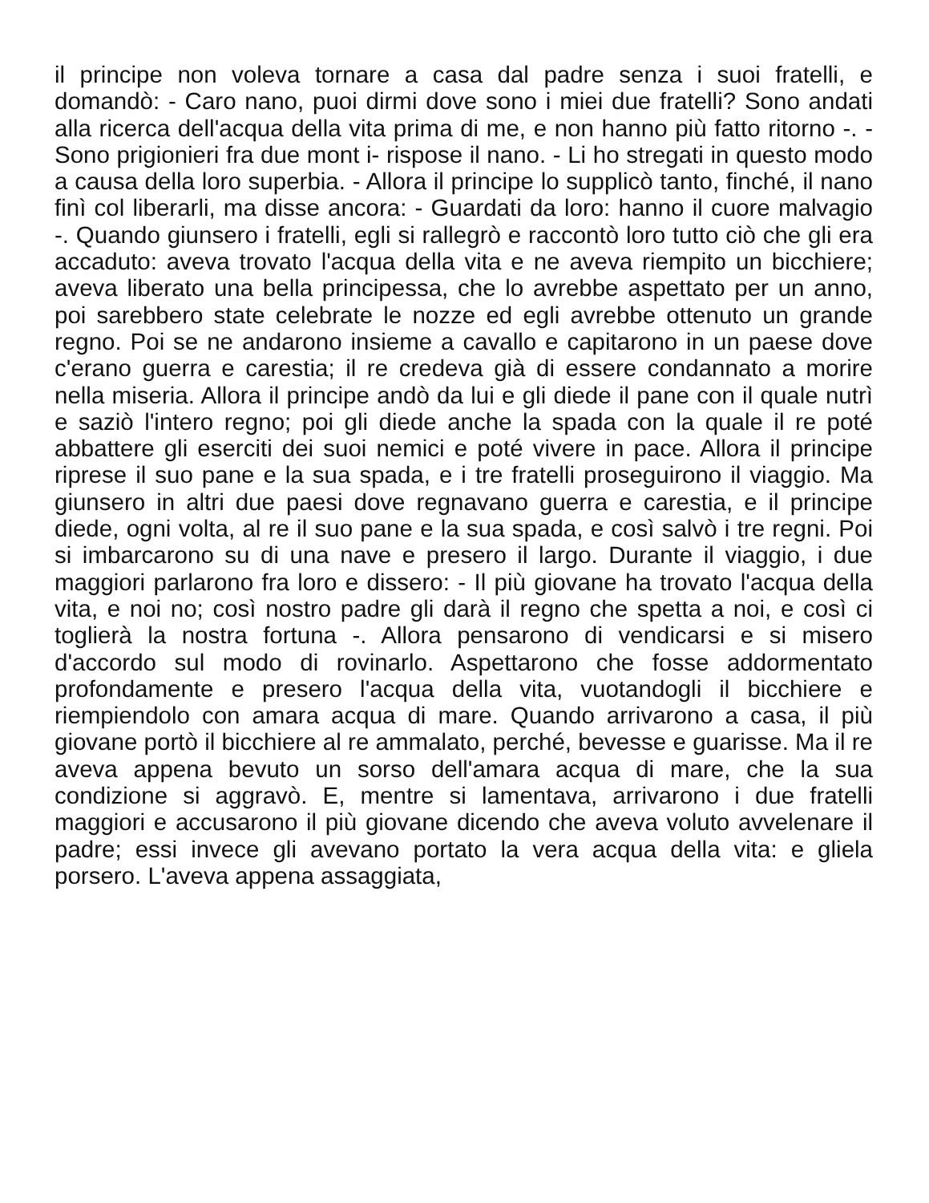il principe non voleva tornare a casa dal padre senza i suoi fratelli, e domandò: - Caro nano, puoi dirmi dove sono i miei due fratelli? Sono andati alla ricerca dell'acqua della vita prima di me, e non hanno più fatto ritorno -. - Sono prigionieri fra due mont i- rispose il nano. - Li ho stregati in questo modo a causa della loro superbia. - Allora il principe lo supplicò tanto, finché, il nano finì col liberarli, ma disse ancora: - Guardati da loro: hanno il cuore malvagio -. Quando giunsero i fratelli, egli si rallegrò e raccontò loro tutto ciò che gli era accaduto: aveva trovato l'acqua della vita e ne aveva riempito un bicchiere; aveva liberato una bella principessa, che lo avrebbe aspettato per un anno, poi sarebbero state celebrate le nozze ed egli avrebbe ottenuto un grande regno. Poi se ne andarono insieme a cavallo e capitarono in un paese dove c'erano guerra e carestia; il re credeva già di essere condannato a morire nella miseria. Allora il principe andò da lui e gli diede il pane con il quale nutrì e saziò l'intero regno; poi gli diede anche la spada con la quale il re poté abbattere gli eserciti dei suoi nemici e poté vivere in pace. Allora il principe riprese il suo pane e la sua spada, e i tre fratelli proseguirono il viaggio. Ma giunsero in altri due paesi dove regnavano guerra e carestia, e il principe diede, ogni volta, al re il suo pane e la sua spada, e così salvò i tre regni. Poi si imbarcarono su di una nave e presero il largo. Durante il viaggio, i due maggiori parlarono fra loro e dissero: - Il più giovane ha trovato l'acqua della vita, e noi no; così nostro padre gli darà il regno che spetta a noi, e così ci toglierà la nostra fortuna -. Allora pensarono di vendicarsi e si misero d'accordo sul modo di rovinarlo. Aspettarono che fosse addormentato profondamente e presero l'acqua della vita, vuotandogli il bicchiere e riempiendolo con amara acqua di mare. Quando arrivarono a casa, il più giovane portò il bicchiere al re ammalato, perché, bevesse e guarisse. Ma il re aveva appena bevuto un sorso dell'amara acqua di mare, che la sua condizione si aggravò. E, mentre si lamentava, arrivarono i due fratelli maggiori e accusarono il più giovane dicendo che aveva voluto avvelenare il padre; essi invece gli avevano portato la vera acqua della vita: e gliela porsero. L'aveva appena assaggiata,